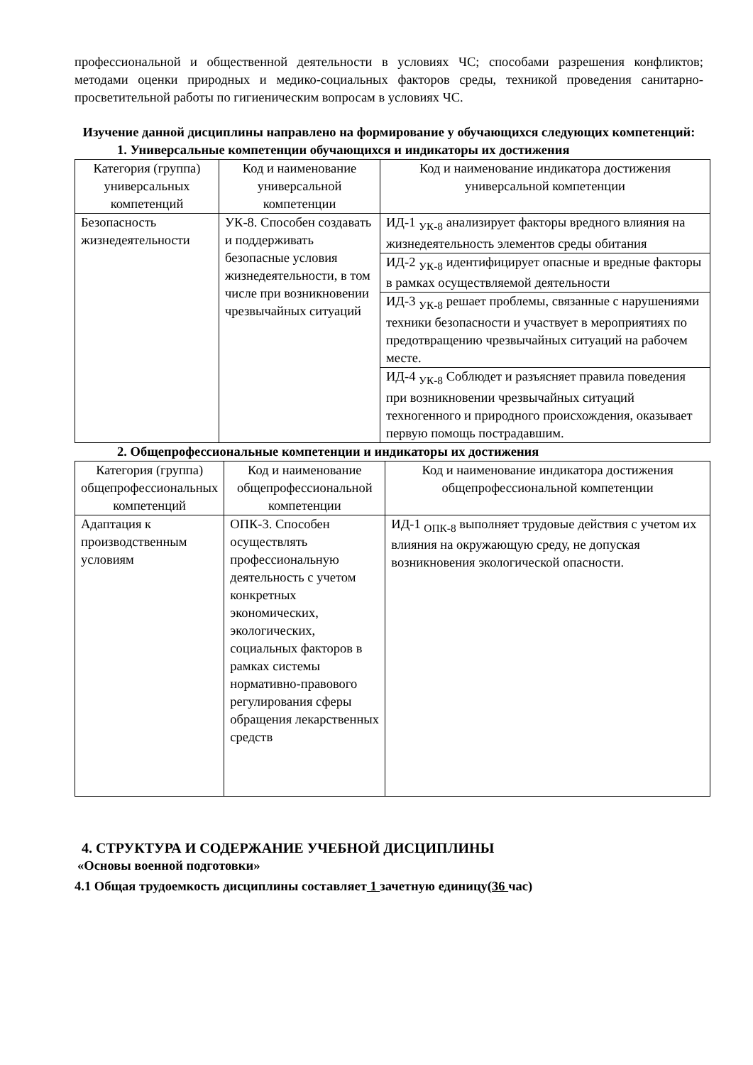профессиональной и общественной деятельности в условиях ЧС; способами разрешения конфликтов; методами оценки природных и медико-социальных факторов среды, техникой проведения санитарно-просветительной работы по гигиеническим вопросам в условиях ЧС.
Изучение данной дисциплины направлено на формирование у обучающихся следующих компетенций:
1. Универсальные компетенции обучающихся и индикаторы их достижения
| Категория (группа) универсальных компетенций | Код и наименование универсальной компетенции | Код и наименование индикатора достижения универсальной компетенции |
| --- | --- | --- |
| Безопасность жизнедеятельности | УК-8. Способен создавать и поддерживать безопасные условия жизнедеятельности, в том числе при возникновении чрезвычайных ситуаций | ИД-1 <sub>УК-8</sub> анализирует факторы вредного влияния на жизнедеятельность элементов среды обитания |
| | | ИД-2 <sub>УК-8</sub> идентифицирует опасные и вредные факторы в рамках осуществляемой деятельности |
| | | ИД-3 <sub>УК-8</sub> решает проблемы, связанные с нарушениями техники безопасности и участвует в мероприятиях по предотвращению чрезвычайных ситуаций на рабочем месте. |
| | | ИД-4 <sub>УК-8</sub> Соблюдет и разъясняет правила поведения при возникновении чрезвычайных ситуаций техногенного и природного происхождения, оказывает первую помощь пострадавшим. |
2. Общепрофессиональные компетенции и индикаторы их достижения
| Категория (группа) общепрофессиональных компетенций | Код и наименование общепрофессиональной компетенции | Код и наименование индикатора достижения общепрофессиональной компетенции |
| --- | --- | --- |
| Адаптация к производственным условиям | ОПК-3. Способен осуществлять профессиональную деятельность с учетом конкретных экономических, экологических, социальных факторов в рамках системы нормативно-правового регулирования сферы обращения лекарственных средств | ИД-1 <sub>ОПК-8</sub> выполняет трудовые действия с учетом их влияния на окружающую среду, не допуская возникновения экологической опасности. |
4. СТРУКТУРА И СОДЕРЖАНИЕ УЧЕБНОЙ ДИСЦИПЛИНЫ
«Основы военной подготовки»
4.1 Общая трудоемкость дисциплины составляет 1 зачетную единицу(36 час)